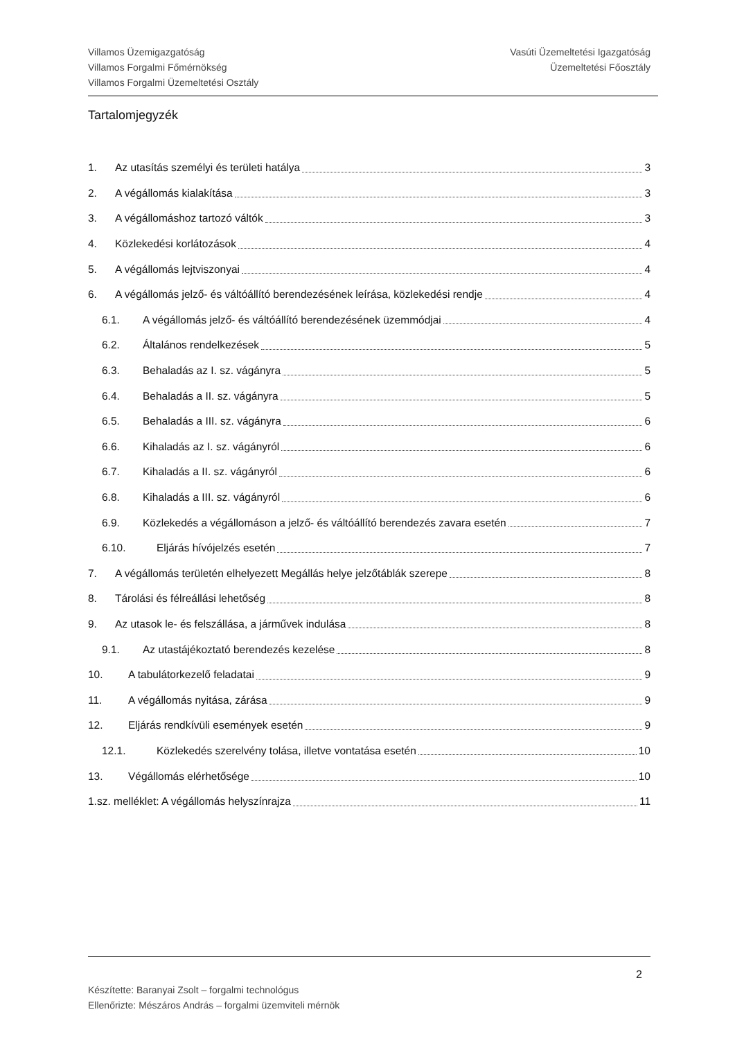Villamos Üzemigazgatóság
Villamos Forgalmi Főmérnökség
Villamos Forgalmi Üzemeltetési Osztály
Vasúti Üzemeltetési Igazgatóság
Üzemeltetési Főosztály
Tartalomjegyzék
1. Az utasítás személyi és területi hatálya 3
2. A végállomás kialakítása 3
3. A végállomáshoz tartozó váltók 3
4. Közlekedési korlátozások 4
5. A végállomás lejtviszonyai 4
6. A végállomás jelző- és váltóállító berendezésének leírása, közlekedési rendje 4
6.1. A végállomás jelző- és váltóállító berendezésének üzemmódjai 4
6.2. Általános rendelkezések 5
6.3. Behaladás az I. sz. vágányra 5
6.4. Behaladás a II. sz. vágányra 5
6.5. Behaladás a III. sz. vágányra 6
6.6. Kihaladás az I. sz. vágányról 6
6.7. Kihaladás a II. sz. vágányról 6
6.8. Kihaladás a III. sz. vágányról 6
6.9. Közlekedés a végállomáson a jelző- és váltóállító berendezés zavara esetén 7
6.10. Eljárás hívójelzés esetén 7
7. A végállomás területén elhelyezett Megállás helye jelzőtáblák szerepe 8
8. Tárolási és félreállási lehetőség 8
9. Az utasok le- és felszállása, a járművek indulása 8
9.1. Az utastájékoztató berendezés kezelése 8
10. A tabulátorkezelő feladatai 9
11. A végállomás nyitása, zárása 9
12. Eljárás rendkívüli események esetén 9
12.1. Közlekedés szerelvény tolása, illetve vontatása esetén 10
13. Végállomás elérhetősége 10
1.sz. melléklet: A végállomás helyszínrajza 11
Készítette: Baranyai Zsolt – forgalmi technológus
Ellenőrizte: Mészáros András – forgalmi üzemviteli mérnök
2